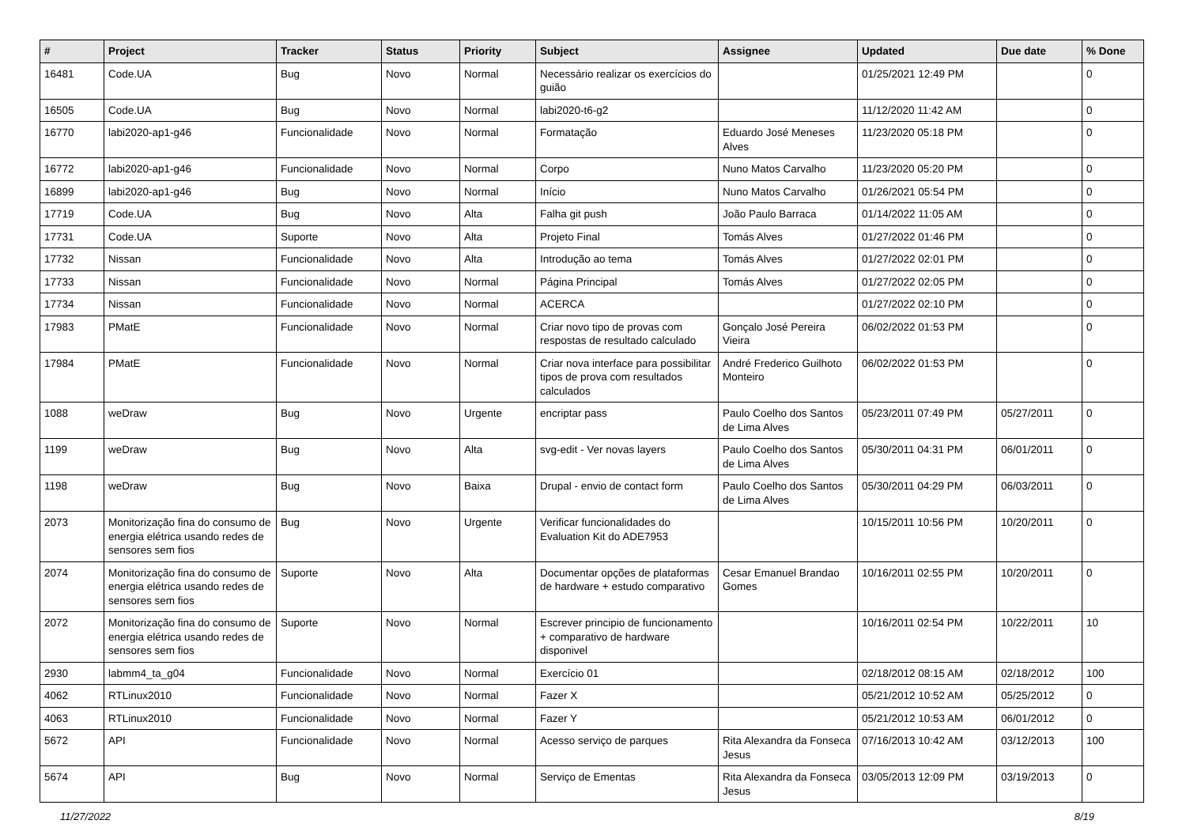| # | Project | Tracker | Status | Priority | Subject | Assignee | Updated | Due date | % Done |
| --- | --- | --- | --- | --- | --- | --- | --- | --- | --- |
| 16481 | Code.UA | Bug | Novo | Normal | Necessário realizar os exercícios do guião | | 01/25/2021 12:49 PM | | 0 |
| 16505 | Code.UA | Bug | Novo | Normal | labi2020-t6-g2 | | 11/12/2020 11:42 AM | | 0 |
| 16770 | labi2020-ap1-g46 | Funcionalidade | Novo | Normal | Formatação | Eduardo José Meneses Alves | 11/23/2020 05:18 PM | | 0 |
| 16772 | labi2020-ap1-g46 | Funcionalidade | Novo | Normal | Corpo | Nuno Matos Carvalho | 11/23/2020 05:20 PM | | 0 |
| 16899 | labi2020-ap1-g46 | Bug | Novo | Normal | Início | Nuno Matos Carvalho | 01/26/2021 05:54 PM | | 0 |
| 17719 | Code.UA | Bug | Novo | Alta | Falha git push | João Paulo Barraca | 01/14/2022 11:05 AM | | 0 |
| 17731 | Code.UA | Suporte | Novo | Alta | Projeto Final | Tomás Alves | 01/27/2022 01:46 PM | | 0 |
| 17732 | Nissan | Funcionalidade | Novo | Alta | Introdução ao tema | Tomás Alves | 01/27/2022 02:01 PM | | 0 |
| 17733 | Nissan | Funcionalidade | Novo | Normal | Página Principal | Tomás Alves | 01/27/2022 02:05 PM | | 0 |
| 17734 | Nissan | Funcionalidade | Novo | Normal | ACERCA | | 01/27/2022 02:10 PM | | 0 |
| 17983 | PMatE | Funcionalidade | Novo | Normal | Criar novo tipo de provas com respostas de resultado calculado | Gonçalo José Pereira Vieira | 06/02/2022 01:53 PM | | 0 |
| 17984 | PMatE | Funcionalidade | Novo | Normal | Criar nova interface para possibilitar tipos de prova com resultados calculados | André Frederico Guilhoto Monteiro | 06/02/2022 01:53 PM | | 0 |
| 1088 | weDraw | Bug | Novo | Urgente | encriptar pass | Paulo Coelho dos Santos de Lima Alves | 05/23/2011 07:49 PM | 05/27/2011 | 0 |
| 1199 | weDraw | Bug | Novo | Alta | svg-edit - Ver novas layers | Paulo Coelho dos Santos de Lima Alves | 05/30/2011 04:31 PM | 06/01/2011 | 0 |
| 1198 | weDraw | Bug | Novo | Baixa | Drupal - envio de contact form | Paulo Coelho dos Santos de Lima Alves | 05/30/2011 04:29 PM | 06/03/2011 | 0 |
| 2073 | Monitorização fina do consumo de energia elétrica usando redes de sensores sem fios | Bug | Novo | Urgente | Verificar funcionalidades do Evaluation Kit do ADE7953 | | 10/15/2011 10:56 PM | 10/20/2011 | 0 |
| 2074 | Monitorização fina do consumo de energia elétrica usando redes de sensores sem fios | Suporte | Novo | Alta | Documentar opções de plataformas de hardware + estudo comparativo | Cesar Emanuel Brandao Gomes | 10/16/2011 02:55 PM | 10/20/2011 | 0 |
| 2072 | Monitorização fina do consumo de energia elétrica usando redes de sensores sem fios | Suporte | Novo | Normal | Escrever principio de funcionamento + comparativo de hardware disponivel | | 10/16/2011 02:54 PM | 10/22/2011 | 10 |
| 2930 | labmm4_ta_g04 | Funcionalidade | Novo | Normal | Exercício 01 | | 02/18/2012 08:15 AM | 02/18/2012 | 100 |
| 4062 | RTLinux2010 | Funcionalidade | Novo | Normal | Fazer X | | 05/21/2012 10:52 AM | 05/25/2012 | 0 |
| 4063 | RTLinux2010 | Funcionalidade | Novo | Normal | Fazer Y | | 05/21/2012 10:53 AM | 06/01/2012 | 0 |
| 5672 | API | Funcionalidade | Novo | Normal | Acesso serviço de parques | Rita Alexandra da Fonseca Jesus | 07/16/2013 10:42 AM | 03/12/2013 | 100 |
| 5674 | API | Bug | Novo | Normal | Serviço de Ementas | Rita Alexandra da Fonseca Jesus | 03/05/2013 12:09 PM | 03/19/2013 | 0 |
11/27/2022 8/19